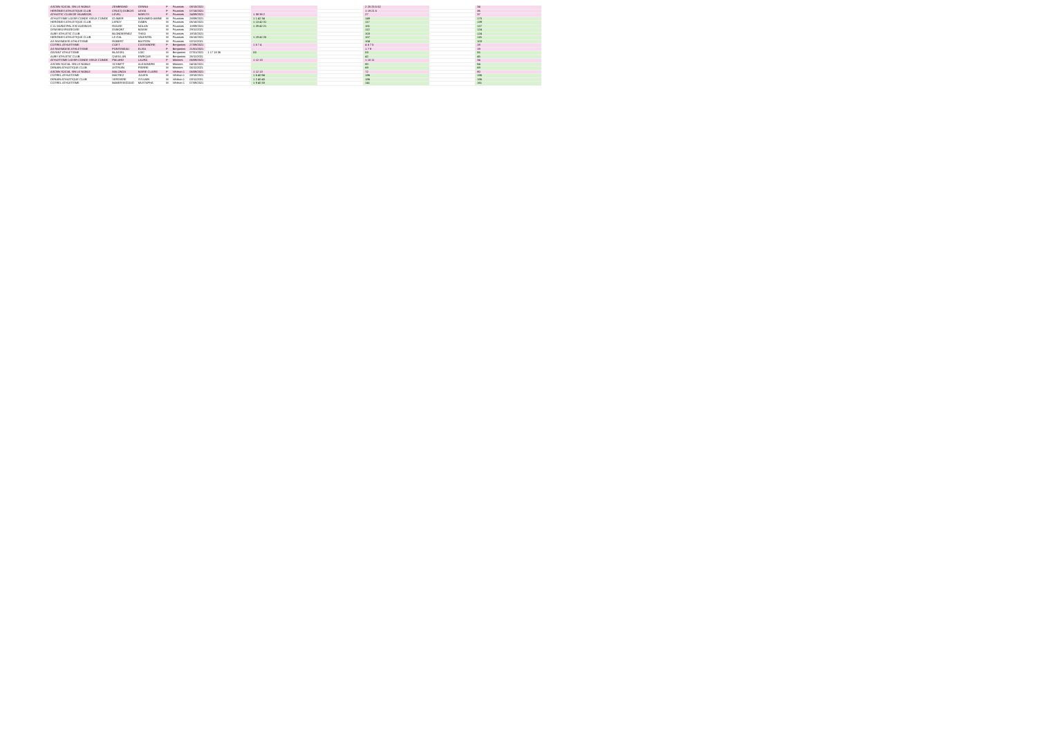| ASCBN SOCIAL SIN LE NOBLE | ZEMBRAND | GENNA | F | Poussins | 08/10/2021 | | | | 2 25 25 5 52 | | 34 |
| HERGNIES ATHLETIQUE CLUB | CRUCQ DUBOIS | LEVIA | F | Poussins | 07/10/2021 | | | | 1 19 21 5 | | 36 |
| ATHLETIC CLUB DE VALMIDON | LEVEL | MARLYS | F | Poussins | 24/09/2021 | | 1 38 38 2 | | 27 | | 37 |
| ATHLETISME LOISIR CONDE VIEUX CONDE | ID AMER | MOHAMED AMINE | M | Poussins | 28/09/2021 | | 1 1 42 34 | | 149 | | 170 |
| HERGNIES ATHLETIQUE CLUB | LEROY | GABIN | M | Poussins | 06/10/2021 | | 1 13 42 31 | | 117 | | 139 |
| C.O. MUNICIPAL ESCAUDINOIS | ROUGE | NOLAN | M | Poussins | 10/09/2021 | | 1 29 42 21 | | 101 | | 127 |
| OSM BEUVRAGEOISE | DUMONT | MAXIM | M | Poussins | 29/11/2021 | | | | 112 | | 124 |
| AUBY ATHLETIC CLUB | BLONDIERNEZ | THEO | M | Poussins | 18/10/2021 | | | | 103 | | 124 |
| HERGNIES ATHLETIQUE CLUB | LE GAL | VALENTIN | M | Poussins | 06/10/2021 | | 1 19 42 25 | | 107 | | 116 |
| AS RAISMOISE ATHLETISME | ROBERT | BASTIEN | M | Poussins | 02/11/2021 | | | | 104 | | 103 |
| COTREL ATHLETISME | COET | CASSANDRE | F | Benjamins | 27/09/2021 | | 1 5 7 4 | | 4 6 7 5 | | 18 |
| AS RAISMOISE ATHLETISME | FONTENEAU | ELISA | F | Benjamins | 21/01/2021 | | | | 1 7 9 | | 19 |
| GAYANT ATHLETISME | BLASSEL | LOIC | M | Benjamins | 07/01/2021 | 1 17 18 36 | 53 | | 53 | | 55 |
| AUBY ATHLETIC CLUB | QUEILLAN | ENRIQUE | M | Benjamins | 26/11/2021 | | | | 42 | | 45 |
| ATHLETISME LOISIR CONDE VIEUX CONDE | PAILARD | LAURA | F | Minimes | 06/09/2021 | | 1 12 13 | | 1 10 11 | | 34 |
| ASCBN SOCIAL SIN LE NOBLE | SCHMITT | ALEXANDRE | M | Minimes | 04/10/2021 | | | | 80 | | 84 |
| DENAIN ATHLETIQUE CLUB | ASTRUIN | PIERRE | M | Minimes | 05/11/2021 | | | | 69 | | 69 |
| ASCBN SOCIAL SIN LE NOBLE | MALONDA | MARIE CLAIRE | F | Vétéran 1 | 06/09/2021 | | 1 12 13 | | 72 | | 80 |
| COTREL ATHLETISME | MACREZ | JULIEN | M | Vétéran 1 | 28/10/2021 | | 1 6 40 94 | | 186 | | 186 |
| DENAIN ATHLETIQUE CLUB | VERDIERE | SYLVAIN | M | Vétéran 1 | 03/11/2021 | | 1 2 40 40 | | 186 | | 186 |
| COTREL ATHLETISME | BAMERSEGOUD | MUSTAPHA | M | Vétéran 1 | 07/09/2021 | | 1 9 40 33 | | 141 | | 161 |